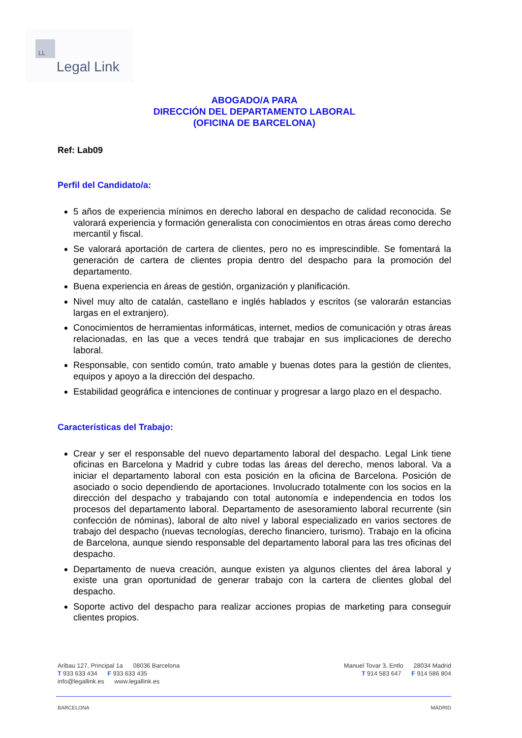LL
Legal Link
ABOGADO/A PARA
DIRECCIÓN DEL DEPARTAMENTO LABORAL
(OFICINA DE BARCELONA)
Ref: Lab09
Perfil del Candidato/a:
5 años de experiencia mínimos en derecho laboral en despacho de calidad reconocida. Se valorará experiencia y formación generalista con conocimientos en otras áreas como derecho mercantil y fiscal.
Se valorará aportación de cartera de clientes, pero no es imprescindible. Se fomentará la generación de cartera de clientes propia dentro del despacho para la promoción del departamento.
Buena experiencia en áreas de gestión, organización y planificación.
Nivel muy alto de catalán, castellano e inglés hablados y escritos (se valorarán estancias largas en el extranjero).
Conocimientos de herramientas informáticas, internet, medios de comunicación y otras áreas relacionadas, en las que a veces tendrá que trabajar en sus implicaciones de derecho laboral.
Responsable, con sentido común, trato amable y buenas dotes para la gestión de clientes, equipos y apoyo a la dirección del despacho.
Estabilidad geográfica e intenciones de continuar y progresar a largo plazo en el despacho.
Características del Trabajo:
Crear y ser el responsable del nuevo departamento laboral del despacho. Legal Link tiene oficinas en Barcelona y Madrid y cubre todas las áreas del derecho, menos laboral. Va a iniciar el departamento laboral con esta posición en la oficina de Barcelona. Posición de asociado o socio dependiendo de aportaciones. Involucrado totalmente con los socios en la dirección del despacho y trabajando con total autonomía e independencia en todos los procesos del departamento laboral. Departamento de asesoramiento laboral recurrente (sin confección de nóminas), laboral de alto nivel y laboral especializado en varios sectores de trabajo del despacho (nuevas tecnologías, derecho financiero, turismo). Trabajo en la oficina de Barcelona, aunque siendo responsable del departamento laboral para las tres oficinas del despacho.
Departamento de nueva creación, aunque existen ya algunos clientes del área laboral y existe una gran oportunidad de generar trabajo con la cartera de clientes global del despacho.
Soporte activo del despacho para realizar acciones propias de marketing para conseguir clientes propios.
Aribau 127, Principal 1a 08036 Barcelona
T 933 633 434 F 933 633 435
info@legallink.es www.legallink.es
Manuel Tovar 3, Entlo 28034 Madrid
T 914 583 647 F 914 586 804
BARCELONA MADRID